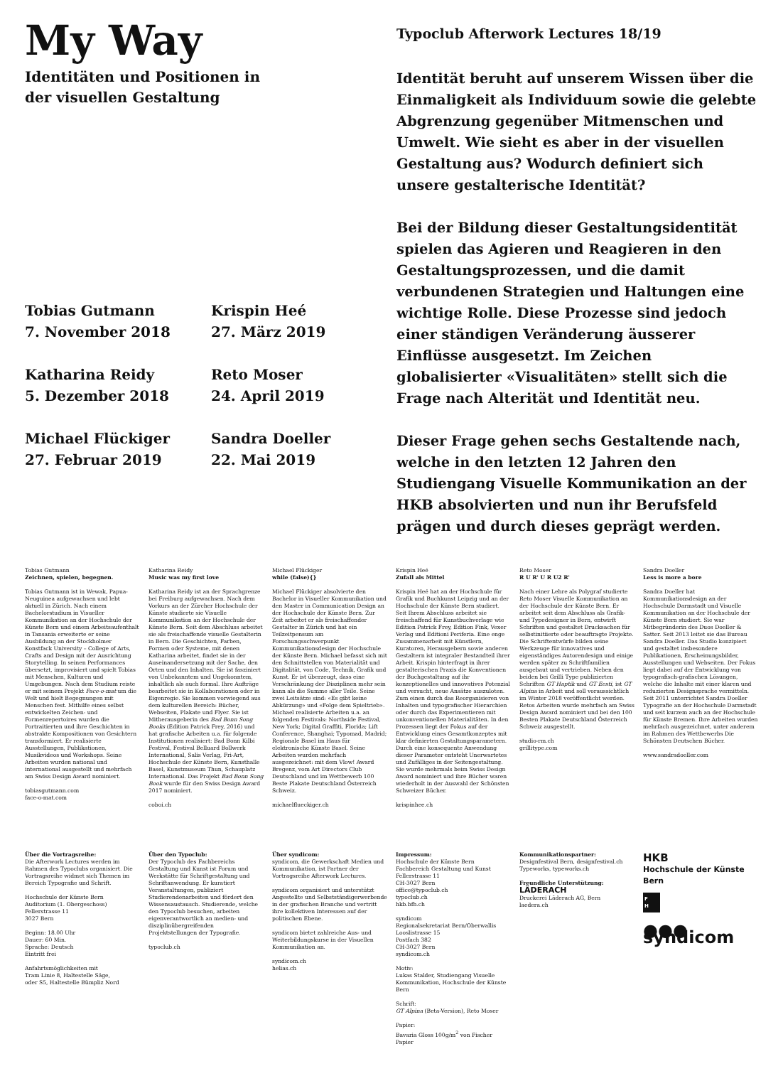My Way
Identitäten und Positionen in
der visuellen Gestaltung
Tobias Gutmann
7. November 2018
Krispin Heé
27. März 2019
Katharina Reidy
5. Dezember 2018
Reto Moser
24. April 2019
Michael Flückiger
27. Februar 2019
Sandra Doeller
22. Mai 2019
Typoclub Afterwork Lectures 18/19
Identität beruht auf unserem Wissen über die Einmaligkeit als Individuum sowie die gelebte Abgrenzung gegenüber Mitmenschen und Umwelt. Wie sieht es aber in der visuellen Gestaltung aus? Wodurch definiert sich unsere gestalterische Identität?
Bei der Bildung dieser Gestaltungsidentität spielen das Agieren und Reagieren in den Gestaltungsprozessen, und die damit verbundenen Strategien und Haltungen eine wichtige Rolle. Diese Prozesse sind jedoch einer ständigen Veränderung äusserer Einflüsse ausgesetzt. Im Zeichen globalisierter «Visualitäten» stellt sich die Frage nach Alterität und Identität neu.
Dieser Frage gehen sechs Gestaltende nach, welche in den letzten 12 Jahren den Studiengang Visuelle Kommunikation an der HKB absolvierten und nun ihr Berufsfeld prägen und durch dieses geprägt werden.
Tobias Gutmann
Zeichnen, spielen, begegnen.
Tobias Gutmann ist in Wewak, Papua-Neuguinea aufgewachsen und lebt aktuell in Zürich. Nach einem Bachelorstudium in Visueller Kommunikation an der Hochschule der Künste Bern und einem Arbeitsaufenthalt in Tansania erweiterte er seine Ausbildung an der Stockholmer Konstfack University – College of Arts, Crafts and Design mit der Ausrichtung Storytelling. In seinen Performances übersetzt, improvisiert und spielt Tobias mit Menschen, Kulturen und Umgebungen. Nach dem Studium reiste er mit seinem Projekt Face-o-mat um die Welt und hielt Begegnungen mit Menschen fest. Mithilfe eines selbst entwickelten Zeichen- und Formenrepertoires wurden die Portraitierten und ihre Geschichten in abstrakte Kompositionen von Gesichtern transformiert. Er realisierte Ausstellungen, Publikationen, Musikvideos und Workshops. Seine Arbeiten wurden national und international ausgestellt und mehrfach am Swiss Design Award nominiert.
tobiasgutmann.com
face-o-mat.com
Katharina Reidy
Music was my first love
Katharina Reidy ist an der Sprachgrenze bei Freiburg aufgewachsen. Nach dem Vorkurs an der Zürcher Hochschule der Künste studierte sie Visuelle Kommunikation an der Hochschule der Künste Bern. Seit dem Abschluss arbeitet sie als freischaffende visuelle Gestalterin in Bern. Die Geschichten, Farben, Formen oder Systeme, mit denen Katharina arbeitet, findet sie in der Auseinandersetzung mit der Sache, den Orten und den Inhalten. Sie ist fasziniert von Unbekanntem und Ungekonntem, inhaltlich als auch formal. Ihre Aufträge bearbeitet sie in Kollaborationen oder in Eigenregie. Sie kommen vorwiegend aus dem kulturellen Bereich: Bücher, Webseiten, Plakate und Flyer. Sie ist Mitherausgeberin des Bad Bonn Song Books (Edition Patrick Frey, 2016) und hat grafische Arbeiten u.a. für folgende Institutionen realisiert: Bad Bonn Kilbi Festival, Festival Belluard Bollwerk International, Salis Verlag, Fri-Art, Hochschule der Künste Bern, Kunsthalle Basel, Kunstmuseum Thun, Schauplatz International. Das Projekt Bad Bonn Song Book wurde für den Swiss Design Award 2017 nominiert.
coboi.ch
Michael Flückiger
while (false){}
Michael Flückiger absolvierte den Bachelor in Visueller Kommunikation und den Master in Communication Design an der Hochschule der Künste Bern. Zur Zeit arbeitet er als freischaffender Gestalter in Zürich und hat ein Teilzeitpensum am Forschungsschwerpunkt Kommunikationsdesign der Hochschule der Künste Bern. Michael befasst sich mit den Schnittstellen von Materialität und Digitalität, von Code, Technik, Grafik und Kunst. Er ist überzeugt, dass eine Verschränkung der Disziplinen mehr sein kann als die Summe aller Teile. Seine zwei Leitsätze sind: «Es gibt keine Abkürzung» und «Folge dem Spieltrieb». Michael realisierte Arbeiten u.a. an folgenden Festivals: Northside Festival, New York; Digital Graffiti, Florida; Lift Conference, Shanghai; Typomad, Madrid; Regionale Basel im Haus für elektronische Künste Basel. Seine Arbeiten wurden mehrfach ausgezeichnet: mit dem Vlow! Award Bregenz, vom Art Directors Club Deutschland und im Wettbewerb 100 Beste Plakate Deutschland Österreich Schweiz.
michaelflueckiger.ch
Krispin Heé
Zufall als Mittel
Krispin Heé hat an der Hochschule für Grafik und Buchkunst Leipzig und an der Hochschule der Künste Bern studiert. Seit Ihrem Abschluss arbeitet sie freischaffend für Kunstbuchverlage wie Edition Patrick Frey, Edition Fink, Vexer Verlag und Editioni Periferia. Eine enge Zusammenarbeit mit Künstlern, Kuratoren, Herausgebern sowie anderen Gestaltern ist integraler Bestandteil ihrer Arbeit. Krispin hinterfragt in ihrer gestalterischen Praxis die Konventionen der Buchgestaltung auf ihr konzeptionelles und innovatives Potenzial und versucht, neue Ansätze auszuloten. Zum einen durch das Reorganisieren von Inhalten und typografischer Hierarchien oder durch das Experimentieren mit unkonventionellen Materialitäten. In den Prozessen liegt der Fokus auf der Entwicklung eines Gesamtkonzeptes mit klar definierten Gestaltungsparametern. Durch eine konsequente Anwendung dieser Parameter entsteht Unerwartetes und Zufälliges in der Seitengestaltung. Sie wurde mehrmals beim Swiss Design Award nominiert und ihre Bücher waren wiederholt in der Auswahl der Schönsten Schweizer Bücher.
krispinhee.ch
Reto Moser
R U R' U R U2 R'
Nach einer Lehre als Polygraf studierte Reto Moser Visuelle Kommunikation an der Hochschule der Künste Bern. Er arbeitet seit dem Abschluss als Grafik- und Typedesigner in Bern, entwirft Schriften und gestaltet Drucksachen für selbstinitiierte oder beauftragte Projekte. Die Schriftentwürfe bilden seine Werkzeuge für innovatives und eigenständiges Autorendesign und einige werden später zu Schriftfamilien ausgebaut und vertrieben. Neben den beiden bei Grilli Type publizierten Schriften GT Haptik und GT Eesti, ist GT Alpina in Arbeit und soll voraussichtlich im Winter 2018 veröffentlicht werden. Retos Arbeiten wurde mehrfach am Swiss Design Award nominiert und bei den 100 Besten Plakate Deutschland Österreich Schweiz ausgestellt.
studio-rm.ch
grillitype.com
Sandra Doeller
Less is more a bore
Sandra Doeller hat Kommunikationsdesign an der Hochschule Darmstadt und Visuelle Kommunikation an der Hochschule der Künste Bern studiert. Sie war Mitbegründerin des Duos Doeller & Satter. Seit 2013 leitet sie das Bureau Sandra Doeller. Das Studio konzipiert und gestaltet insbesondere Publikationen, Erscheinungsbilder, Ausstellungen und Webseiten. Der Fokus liegt dabei auf der Entwicklung von typografisch-grafischen Lösungen, welche die Inhalte mit einer klaren und reduzierten Designsprache vermitteln. Seit 2011 unterrichtet Sandra Doeller Typografie an der Hochschule Darmstadt und seit kurzem auch an der Hochschule für Künste Bremen. Ihre Arbeiten wurden mehrfach ausgezeichnet, unter anderem im Rahmen des Wettbewerbs Die Schönsten Deutschen Bücher.
www.sandradoeller.com
Über die Vortragsreihe:
Die Afterwork Lectures werden im Rahmen des Typoclubs organisiert. Die Vortragsreihe widmet sich Themen im Bereich Typografie und Schrift.
Hochschule der Künste Bern
Auditorium (1. Obergeschoss)
Fellerstrasse 11
3027 Bern
Beginn: 18.00 Uhr
Dauer: 60 Min.
Sprache: Deutsch
Eintritt frei
Anfahrtsmöglichkeiten mit
Tram Linie 8, Haltestelle Säge,
oder S5, Haltestelle Bümpliz Nord
Über den Typoclub:
Der Typoclub des Fachbereichs Gestaltung und Kunst ist Forum und Werkstätte für Schriftgestaltung und Schriftanwendung. Er kuratiert Veranstaltungen, publiziert Studierendenarbeiten und fördert den Wissensaustausch. Studierende, welche den Typoclub besuchen, arbeiten eigenverantwortlich an medien- und disziplinübergreifenden Projektstellungen der Typografie.
typoclub.ch
Über syndicom:
syndicom, die Gewerkschaft Medien und Kommunikation, ist Partner der Vortragsreihe Afterwork Lectures.
syndicom organisiert und unterstützt Angestellte und Selbstständigerwerbende in der grafischen Branche und vertritt ihre kollektiven Interessen auf der politischen Ebene.
syndicom bietet zahlreiche Aus- und Weiterbildungskurse in der Visuellen Kommunikation an.
syndicom.ch
helias.ch
Impressum:
Hochschule der Künste Bern
Fachbereich Gestaltung und Kunst
Fellerstrasse 11
CH-3027 Bern
office@typoclub.ch
typoclub.ch
hkb.bfh.ch
syndicom
Regionalsekretariat Bern/Oberwallis
Looslistrasse 15
Postfach 382
CH-3027 Bern
syndicom.ch
Motiv:
Lukas Stalder, Studiengang Visuelle Kommunikation, Hochschule der Künste Bern
Schrift:
GT Alpina (Beta-Version), Reto Moser
Papier:
Bavaria Gloss 100g/m<sup>2</sup> von Fischer Papier
Kommunikationspartner:
Designfestival Bern, designfestival.ch
Typeworks, typeworks.ch
Freundliche Unterstützung:
LÄDERACH
Druckerei Läderach AG, Bern
laedera.ch
HKB
Hochschule der Künste Bern
F
H
●●● syndicom